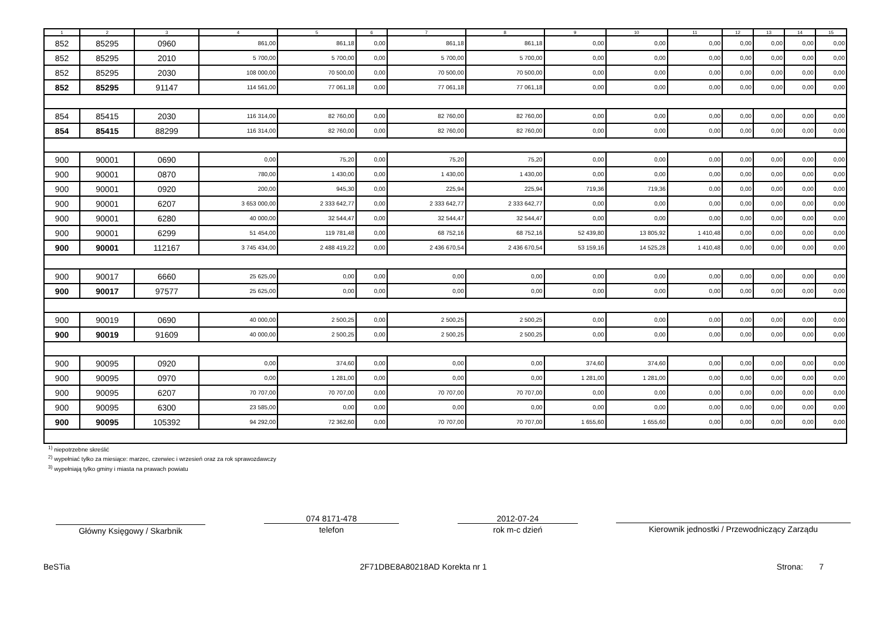| 1 | 2 | 3 | 4 | 5 | 6 | 7 | 8 | 9 | 10 | 11 | 12 | 13 | 14 | 15 |
| --- | --- | --- | --- | --- | --- | --- | --- | --- | --- | --- | --- | --- | --- | --- |
| 852 | 85295 | 0960 | 861,00 | 861,18 | 0,00 | 861,18 | 861,18 | 0,00 | 0,00 | 0,00 | 0,00 | 0,00 | 0,00 | 0,00 |
| 852 | 85295 | 2010 | 5 700,00 | 5 700,00 | 0,00 | 5 700,00 | 5 700,00 | 0,00 | 0,00 | 0,00 | 0,00 | 0,00 | 0,00 | 0,00 |
| 852 | 85295 | 2030 | 108 000,00 | 70 500,00 | 0,00 | 70 500,00 | 70 500,00 | 0,00 | 0,00 | 0,00 | 0,00 | 0,00 | 0,00 | 0,00 |
| 852 | 85295 | 91147 | 114 561,00 | 77 061,18 | 0,00 | 77 061,18 | 77 061,18 | 0,00 | 0,00 | 0,00 | 0,00 | 0,00 | 0,00 | 0,00 |
| 854 | 85415 | 2030 | 116 314,00 | 82 760,00 | 0,00 | 82 760,00 | 82 760,00 | 0,00 | 0,00 | 0,00 | 0,00 | 0,00 | 0,00 | 0,00 |
| 854 | 85415 | 88299 | 116 314,00 | 82 760,00 | 0,00 | 82 760,00 | 82 760,00 | 0,00 | 0,00 | 0,00 | 0,00 | 0,00 | 0,00 | 0,00 |
| 900 | 90001 | 0690 | 0,00 | 75,20 | 0,00 | 75,20 | 75,20 | 0,00 | 0,00 | 0,00 | 0,00 | 0,00 | 0,00 | 0,00 |
| 900 | 90001 | 0870 | 780,00 | 1 430,00 | 0,00 | 1 430,00 | 1 430,00 | 0,00 | 0,00 | 0,00 | 0,00 | 0,00 | 0,00 | 0,00 |
| 900 | 90001 | 0920 | 200,00 | 945,30 | 0,00 | 225,94 | 225,94 | 719,36 | 719,36 | 0,00 | 0,00 | 0,00 | 0,00 | 0,00 |
| 900 | 90001 | 6207 | 3 653 000,00 | 2 333 642,77 | 0,00 | 2 333 642,77 | 2 333 642,77 | 0,00 | 0,00 | 0,00 | 0,00 | 0,00 | 0,00 | 0,00 |
| 900 | 90001 | 6280 | 40 000,00 | 32 544,47 | 0,00 | 32 544,47 | 32 544,47 | 0,00 | 0,00 | 0,00 | 0,00 | 0,00 | 0,00 | 0,00 |
| 900 | 90001 | 6299 | 51 454,00 | 119 781,48 | 0,00 | 68 752,16 | 68 752,16 | 52 439,80 | 13 805,92 | 1 410,48 | 0,00 | 0,00 | 0,00 | 0,00 |
| 900 | 90001 | 112167 | 3 745 434,00 | 2 488 419,22 | 0,00 | 2 436 670,54 | 2 436 670,54 | 53 159,16 | 14 525,28 | 1 410,48 | 0,00 | 0,00 | 0,00 | 0,00 |
| 900 | 90017 | 6660 | 25 625,00 | 0,00 | 0,00 | 0,00 | 0,00 | 0,00 | 0,00 | 0,00 | 0,00 | 0,00 | 0,00 | 0,00 |
| 900 | 90017 | 97577 | 25 625,00 | 0,00 | 0,00 | 0,00 | 0,00 | 0,00 | 0,00 | 0,00 | 0,00 | 0,00 | 0,00 | 0,00 |
| 900 | 90019 | 0690 | 40 000,00 | 2 500,25 | 0,00 | 2 500,25 | 2 500,25 | 0,00 | 0,00 | 0,00 | 0,00 | 0,00 | 0,00 | 0,00 |
| 900 | 90019 | 91609 | 40 000,00 | 2 500,25 | 0,00 | 2 500,25 | 2 500,25 | 0,00 | 0,00 | 0,00 | 0,00 | 0,00 | 0,00 | 0,00 |
| 900 | 90095 | 0920 | 0,00 | 374,60 | 0,00 | 0,00 | 0,00 | 374,60 | 374,60 | 0,00 | 0,00 | 0,00 | 0,00 | 0,00 |
| 900 | 90095 | 0970 | 0,00 | 1 281,00 | 0,00 | 0,00 | 0,00 | 1 281,00 | 1 281,00 | 0,00 | 0,00 | 0,00 | 0,00 | 0,00 |
| 900 | 90095 | 6207 | 70 707,00 | 70 707,00 | 0,00 | 70 707,00 | 70 707,00 | 0,00 | 0,00 | 0,00 | 0,00 | 0,00 | 0,00 | 0,00 |
| 900 | 90095 | 6300 | 23 585,00 | 0,00 | 0,00 | 0,00 | 0,00 | 0,00 | 0,00 | 0,00 | 0,00 | 0,00 | 0,00 | 0,00 |
| 900 | 90095 | 105392 | 94 292,00 | 72 362,60 | 0,00 | 70 707,00 | 70 707,00 | 1 655,60 | 1 655,60 | 0,00 | 0,00 | 0,00 | 0,00 | 0,00 |
<sup>1)</sup> niepotrzebne skreślić
<sup>2)</sup> wypełniać tylko za miesiące: marzec, czerwiec i wrzesień oraz za rok sprawozdawczy
<sup>3)</sup> wypełniają tylko gminy i miasta na prawach powiatu
Główny Księgowy / Skarbnik
074 8171-478
telefon
2012-07-24
rok m-c dzień
Kierownik jednostki / Przewodniczący Zarządu
BeSTia 2F71DBE8A80218AD Korekta nr 1 Strona: 7